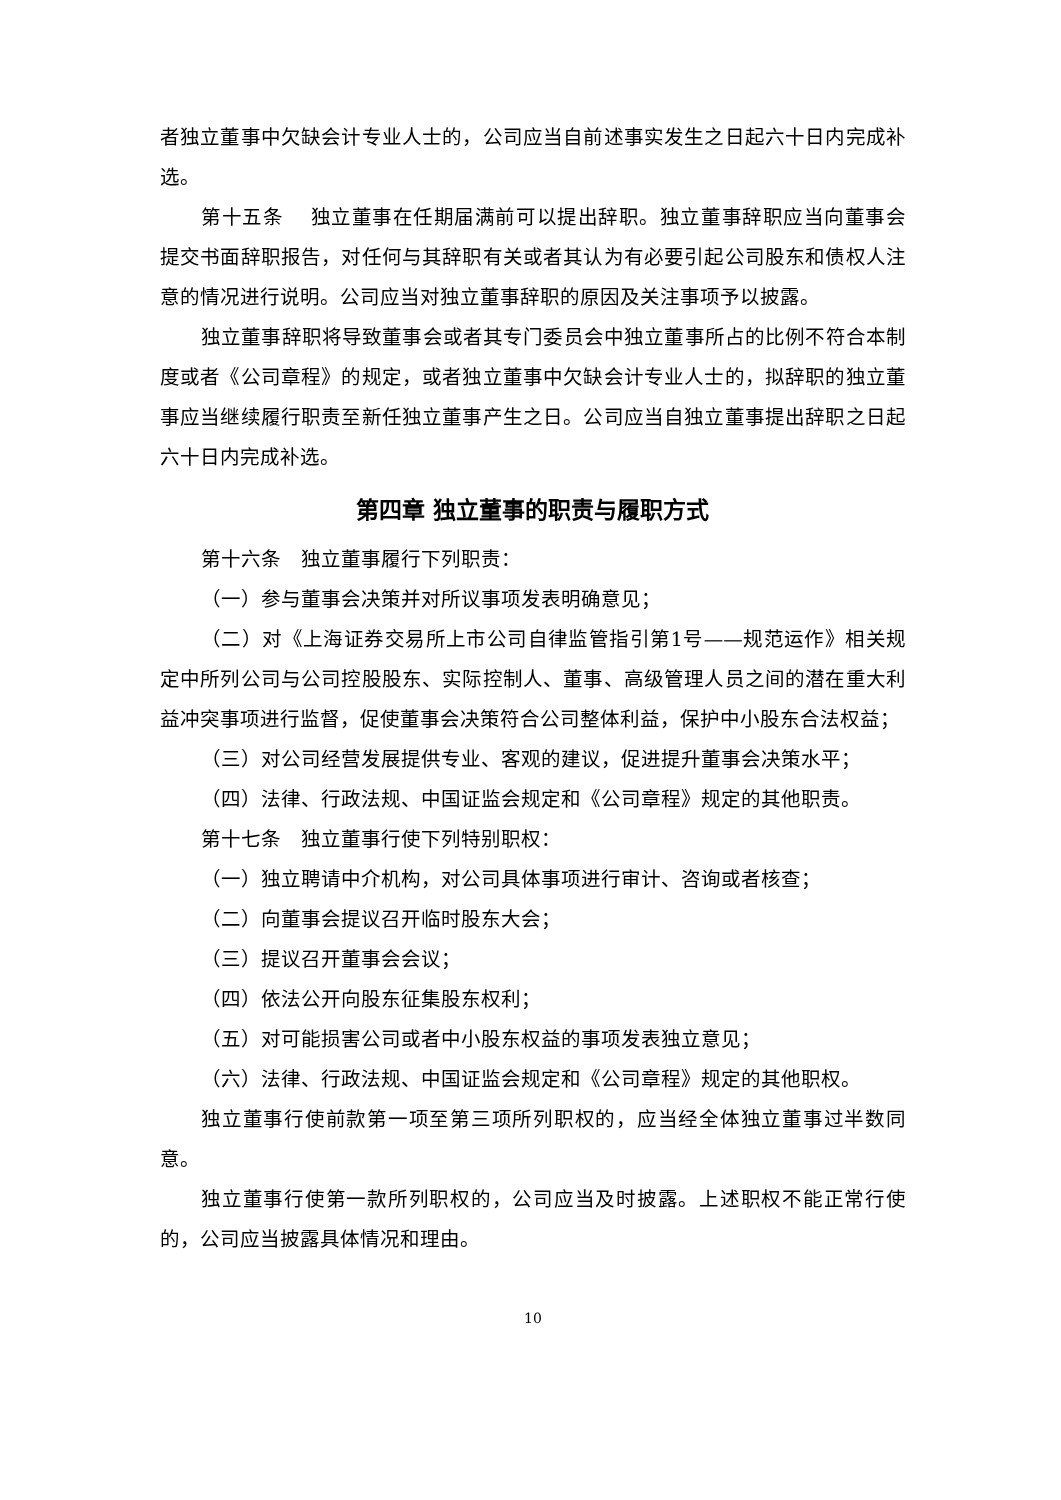者独立董事中欠缺会计专业人士的，公司应当自前述事实发生之日起六十日内完成补选。
第十五条　 独立董事在任期届满前可以提出辞职。独立董事辞职应当向董事会提交书面辞职报告，对任何与其辞职有关或者其认为有必要引起公司股东和债权人注意的情况进行说明。公司应当对独立董事辞职的原因及关注事项予以披露。
独立董事辞职将导致董事会或者其专门委员会中独立董事所占的比例不符合本制度或者《公司章程》的规定，或者独立董事中欠缺会计专业人士的，拟辞职的独立董事应当继续履行职责至新任独立董事产生之日。公司应当自独立董事提出辞职之日起六十日内完成补选。
第四章 独立董事的职责与履职方式
第十六条　独立董事履行下列职责：
（一）参与董事会决策并对所议事项发表明确意见；
（二）对《上海证券交易所上市公司自律监管指引第1号——规范运作》相关规定中所列公司与公司控股股东、实际控制人、董事、高级管理人员之间的潜在重大利益冲突事项进行监督，促使董事会决策符合公司整体利益，保护中小股东合法权益；
（三）对公司经营发展提供专业、客观的建议，促进提升董事会决策水平；
（四）法律、行政法规、中国证监会规定和《公司章程》规定的其他职责。
第十七条　独立董事行使下列特别职权：
（一）独立聘请中介机构，对公司具体事项进行审计、咨询或者核查；
（二）向董事会提议召开临时股东大会；
（三）提议召开董事会会议；
（四）依法公开向股东征集股东权利；
（五）对可能损害公司或者中小股东权益的事项发表独立意见；
（六）法律、行政法规、中国证监会规定和《公司章程》规定的其他职权。
独立董事行使前款第一项至第三项所列职权的，应当经全体独立董事过半数同意。
独立董事行使第一款所列职权的，公司应当及时披露。上述职权不能正常行使的，公司应当披露具体情况和理由。
10